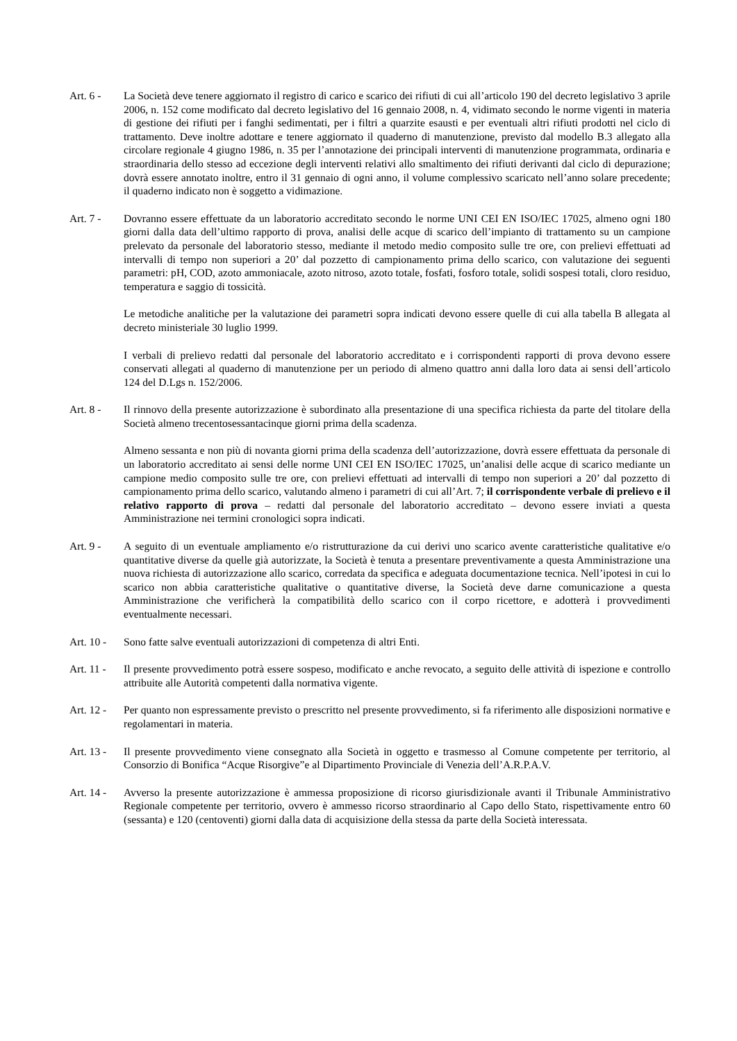Art. 6 - La Società deve tenere aggiornato il registro di carico e scarico dei rifiuti di cui all’articolo 190 del decreto legislativo 3 aprile 2006, n. 152 come modificato dal decreto legislativo del 16 gennaio 2008, n. 4, vidimato secondo le norme vigenti in materia di gestione dei rifiuti per i fanghi sedimentati, per i filtri a quarzite esausti e per eventuali altri rifiuti prodotti nel ciclo di trattamento. Deve inoltre adottare e tenere aggiornato il quaderno di manutenzione, previsto dal modello B.3 allegato alla circolare regionale 4 giugno 1986, n. 35 per l’annotazione dei principali interventi di manutenzione programmata, ordinaria e straordinaria dello stesso ad eccezione degli interventi relativi allo smaltimento dei rifiuti derivanti dal ciclo di depurazione; dovrà essere annotato inoltre, entro il 31 gennaio di ogni anno, il volume complessivo scaricato nell’anno solare precedente; il quaderno indicato non è soggetto a vidimazione.
Art. 7 - Dovranno essere effettuate da un laboratorio accreditato secondo le norme UNI CEI EN ISO/IEC 17025, almeno ogni 180 giorni dalla data dell’ultimo rapporto di prova, analisi delle acque di scarico dell’impianto di trattamento su un campione prelevato da personale del laboratorio stesso, mediante il metodo medio composito sulle tre ore, con prelievi effettuati ad intervalli di tempo non superiori a 20’ dal pozzetto di campionamento prima dello scarico, con valutazione dei seguenti parametri: pH, COD, azoto ammoniacale, azoto nitroso, azoto totale, fosfati, fosforo totale, solidi sospesi totali, cloro residuo, temperatura e saggio di tossicità.
Le metodiche analitiche per la valutazione dei parametri sopra indicati devono essere quelle di cui alla tabella B allegata al decreto ministeriale 30 luglio 1999.
I verbali di prelievo redatti dal personale del laboratorio accreditato e i corrispondenti rapporti di prova devono essere conservati allegati al quaderno di manutenzione per un periodo di almeno quattro anni dalla loro data ai sensi dell’articolo 124 del D.Lgs n. 152/2006.
Art. 8 - Il rinnovo della presente autorizzazione è subordinato alla presentazione di una specifica richiesta da parte del titolare della Società almeno trecentosessantacinque giorni prima della scadenza.
Almeno sessanta e non più di novanta giorni prima della scadenza dell’autorizzazione, dovrà essere effettuata da personale di un laboratorio accreditato ai sensi delle norme UNI CEI EN ISO/IEC 17025, un’analisi delle acque di scarico mediante un campione medio composito sulle tre ore, con prelievi effettuati ad intervalli di tempo non superiori a 20’ dal pozzetto di campionamento prima dello scarico, valutando almeno i parametri di cui all’Art. 7; il corrispondente verbale di prelievo e il relativo rapporto di prova – redatti dal personale del laboratorio accreditato – devono essere inviati a questa Amministrazione nei termini cronologici sopra indicati.
Art. 9 - A seguito di un eventuale ampliamento e/o ristrutturazione da cui derivi uno scarico avente caratteristiche qualitative e/o quantitative diverse da quelle già autorizzate, la Società è tenuta a presentare preventivamente a questa Amministrazione una nuova richiesta di autorizzazione allo scarico, corredata da specifica e adeguata documentazione tecnica. Nell’ipotesi in cui lo scarico non abbia caratteristiche qualitative o quantitative diverse, la Società deve darne comunicazione a questa Amministrazione che verificherà la compatibilità dello scarico con il corpo ricettore, e adotterà i provvedimenti eventualmente necessari.
Art. 10 -
Sono fatte salve eventuali autorizzazioni di competenza di altri Enti.
Art. 11 -
Il presente provvedimento potrà essere sospeso, modificato e anche revocato, a seguito delle attività di ispezione e controllo attribuite alle Autorità competenti dalla normativa vigente.
Art. 12 -
Per quanto non espressamente previsto o prescritto nel presente provvedimento, si fa riferimento alle disposizioni normative e regolamentari in materia.
Art. 13 -
Il presente provvedimento viene consegnato alla Società in oggetto e trasmesso al Comune competente per territorio, al Consorzio di Bonifica “Acque Risorgive”e al Dipartimento Provinciale di Venezia dell’A.R.P.A.V.
Art. 14 -
Avverso la presente autorizzazione è ammessa proposizione di ricorso giurisdizionale avanti il Tribunale Amministrativo Regionale competente per territorio, ovvero è ammesso ricorso straordinario al Capo dello Stato, rispettivamente entro 60 (sessanta) e 120 (centoventi) giorni dalla data di acquisizione della stessa da parte della Società interessata.